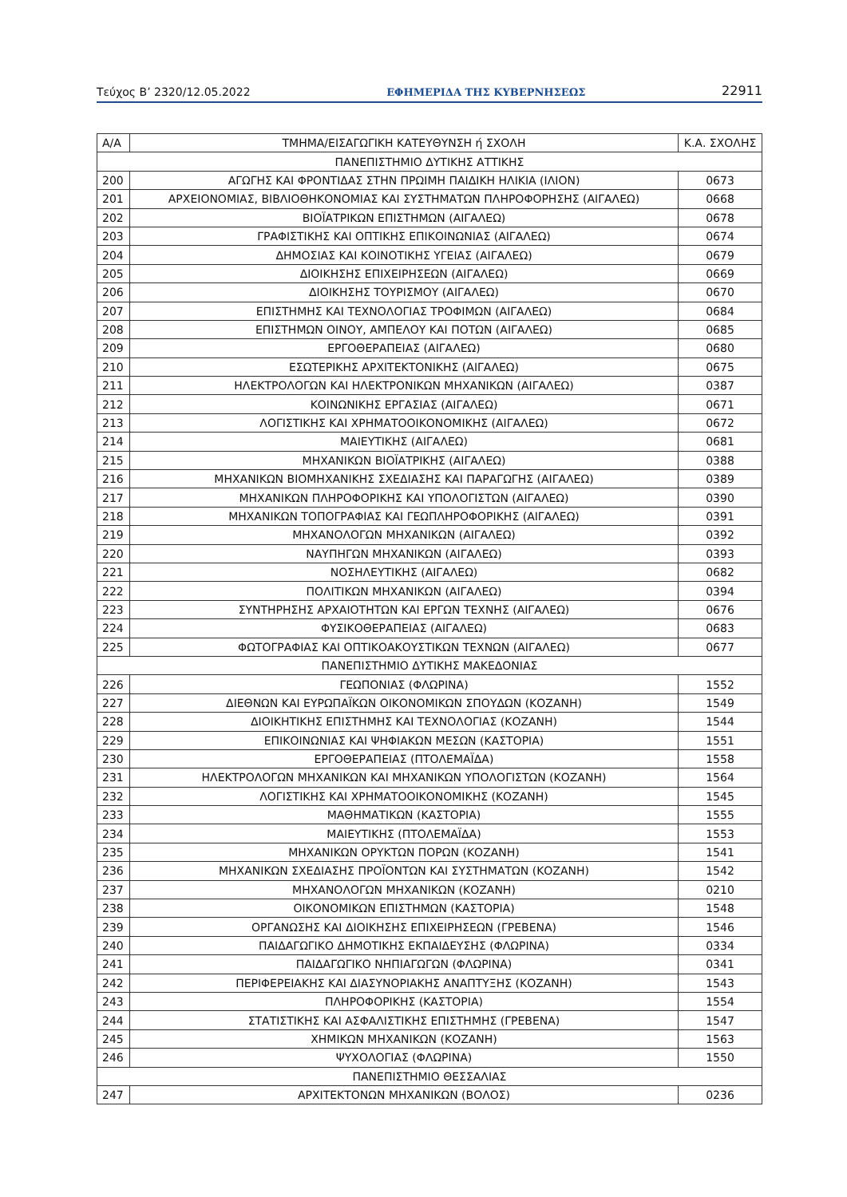Τεύχος Β’ 2320/12.05.2022 ΕΦΗΜΕΡΙΔΑ ΤΗΣ ΚΥΒΕΡΝΗΣΕΩΣ 22911
| Α/Α | ΤΜΗΜΑ/ΕΙΣΑΓΩΓΙΚΗ ΚΑΤΕΥΘΥΝΣΗ ή ΣΧΟΛΗ | Κ.Α. ΣΧΟΛΗΣ |
| --- | --- | --- |
| ΠΑΝΕΠΙΣΤΗΜΙΟ ΔΥΤΙΚΗΣ ΑΤΤΙΚΗΣ | | |
| 200 | ΑΓΩΓΗΣ ΚΑΙ ΦΡΟΝΤΙΔΑΣ ΣΤΗΝ ΠΡΩΙΜΗ ΠΑΙΔΙΚΗ ΗΛΙΚΙΑ (ΙΛΙΟΝ) | 0673 |
| 201 | ΑΡΧΕΙΟΝΟΜΙΑΣ, ΒΙΒΛΙΟΘΗΚΟΝΟΜΙΑΣ ΚΑΙ ΣΥΣΤΗΜΑΤΩΝ ΠΛΗΡΟΦΟΡΗΣΗΣ (ΑΙΓΑΛΕΩ) | 0668 |
| 202 | ΒΙΟΪΑΤΡΙΚΩΝ ΕΠΙΣΤΗΜΩΝ (ΑΙΓΑΛΕΩ) | 0678 |
| 203 | ΓΡΑΦΙΣΤΙΚΗΣ ΚΑΙ ΟΠΤΙΚΗΣ ΕΠΙΚΟΙΝΩΝΙΑΣ (ΑΙΓΑΛΕΩ) | 0674 |
| 204 | ΔΗΜΟΣΙΑΣ ΚΑΙ ΚΟΙΝΟΤΙΚΗΣ ΥΓΕΙΑΣ (ΑΙΓΑΛΕΩ) | 0679 |
| 205 | ΔΙΟΙΚΗΣΗΣ ΕΠΙΧΕΙΡΗΣΕΩΝ (ΑΙΓΑΛΕΩ) | 0669 |
| 206 | ΔΙΟΙΚΗΣΗΣ ΤΟΥΡΙΣΜΟΥ (ΑΙΓΑΛΕΩ) | 0670 |
| 207 | ΕΠΙΣΤΗΜΗΣ ΚΑΙ ΤΕΧΝΟΛΟΓΙΑΣ ΤΡΟΦΙΜΩΝ (ΑΙΓΑΛΕΩ) | 0684 |
| 208 | ΕΠΙΣΤΗΜΩΝ ΟΙΝΟΥ, ΑΜΠΕΛΟΥ ΚΑΙ ΠΟΤΩΝ (ΑΙΓΑΛΕΩ) | 0685 |
| 209 | ΕΡΓΟΘΕΡΑΠΕΙΑΣ (ΑΙΓΑΛΕΩ) | 0680 |
| 210 | ΕΣΩΤΕΡΙΚΗΣ ΑΡΧΙΤΕΚΤΟΝΙΚΗΣ (ΑΙΓΑΛΕΩ) | 0675 |
| 211 | ΗΛΕΚΤΡΟΛΟΓΩΝ ΚΑΙ ΗΛΕΚΤΡΟΝΙΚΩΝ ΜΗΧΑΝΙΚΩΝ (ΑΙΓΑΛΕΩ) | 0387 |
| 212 | ΚΟΙΝΩΝΙΚΗΣ ΕΡΓΑΣΙΑΣ (ΑΙΓΑΛΕΩ) | 0671 |
| 213 | ΛΟΓΙΣΤΙΚΗΣ ΚΑΙ ΧΡΗΜΑΤΟΟΙΚΟΝΟΜΙΚΗΣ (ΑΙΓΑΛΕΩ) | 0672 |
| 214 | ΜΑΙΕΥΤΙΚΗΣ (ΑΙΓΑΛΕΩ) | 0681 |
| 215 | ΜΗΧΑΝΙΚΩΝ ΒΙΟΪΑΤΡΙΚΗΣ (ΑΙΓΑΛΕΩ) | 0388 |
| 216 | ΜΗΧΑΝΙΚΩΝ ΒΙΟΜΗΧΑΝΙΚΗΣ ΣΧΕΔΙΑΣΗΣ ΚΑΙ ΠΑΡΑΓΩΓΗΣ (ΑΙΓΑΛΕΩ) | 0389 |
| 217 | ΜΗΧΑΝΙΚΩΝ ΠΛΗΡΟΦΟΡΙΚΗΣ ΚΑΙ ΥΠΟΛΟΓΙΣΤΩΝ (ΑΙΓΑΛΕΩ) | 0390 |
| 218 | ΜΗΧΑΝΙΚΩΝ ΤΟΠΟΓΡΑΦΙΑΣ ΚΑΙ ΓΕΩΠΛΗΡΟΦΟΡΙΚΗΣ (ΑΙΓΑΛΕΩ) | 0391 |
| 219 | ΜΗΧΑΝΟΛΟΓΩΝ ΜΗΧΑΝΙΚΩΝ (ΑΙΓΑΛΕΩ) | 0392 |
| 220 | ΝΑΥΠΗΓΩΝ ΜΗΧΑΝΙΚΩΝ (ΑΙΓΑΛΕΩ) | 0393 |
| 221 | ΝΟΣΗΛΕΥΤΙΚΗΣ (ΑΙΓΑΛΕΩ) | 0682 |
| 222 | ΠΟΛΙΤΙΚΩΝ ΜΗΧΑΝΙΚΩΝ (ΑΙΓΑΛΕΩ) | 0394 |
| 223 | ΣΥΝΤΗΡΗΣΗΣ ΑΡΧΑΙΟΤΗΤΩΝ ΚΑΙ ΕΡΓΩΝ ΤΕΧΝΗΣ (ΑΙΓΑΛΕΩ) | 0676 |
| 224 | ΦΥΣΙΚΟΘΕΡΑΠΕΙΑΣ (ΑΙΓΑΛΕΩ) | 0683 |
| 225 | ΦΩΤΟΓΡΑΦΙΑΣ ΚΑΙ ΟΠΤΙΚΟΑΚΟΥΣΤΙΚΩΝ ΤΕΧΝΩΝ (ΑΙΓΑΛΕΩ) | 0677 |
| ΠΑΝΕΠΙΣΤΗΜΙΟ ΔΥΤΙΚΗΣ ΜΑΚΕΔΟΝΙΑΣ | | |
| 226 | ΓΕΩΠΟΝΙΑΣ (ΦΛΩΡΙΝΑ) | 1552 |
| 227 | ΔΙΕΘΝΩΝ ΚΑΙ ΕΥΡΩΠΑΪΚΩΝ ΟΙΚΟΝΟΜΙΚΩΝ ΣΠΟΥΔΩΝ (ΚΟΖΑΝΗ) | 1549 |
| 228 | ΔΙΟΙΚΗΤΙΚΗΣ ΕΠΙΣΤΗΜΗΣ ΚΑΙ ΤΕΧΝΟΛΟΓΙΑΣ (ΚΟΖΑΝΗ) | 1544 |
| 229 | ΕΠΙΚΟΙΝΩΝΙΑΣ ΚΑΙ ΨΗΦΙΑΚΩΝ ΜΕΣΩΝ (ΚΑΣΤΟΡΙΑ) | 1551 |
| 230 | ΕΡΓΟΘΕΡΑΠΕΙΑΣ (ΠΤΟΛΕΜΑΪΔΑ) | 1558 |
| 231 | ΗΛΕΚΤΡΟΛΟΓΩΝ ΜΗΧΑΝΙΚΩΝ ΚΑΙ ΜΗΧΑΝΙΚΩΝ ΥΠΟΛΟΓΙΣΤΩΝ (ΚΟΖΑΝΗ) | 1564 |
| 232 | ΛΟΓΙΣΤΙΚΗΣ ΚΑΙ ΧΡΗΜΑΤΟΟΙΚΟΝΟΜΙΚΗΣ (ΚΟΖΑΝΗ) | 1545 |
| 233 | ΜΑΘΗΜΑΤΙΚΩΝ (ΚΑΣΤΟΡΙΑ) | 1555 |
| 234 | ΜΑΙΕΥΤΙΚΗΣ (ΠΤΟΛΕΜΑΪΔΑ) | 1553 |
| 235 | ΜΗΧΑΝΙΚΩΝ ΟΡΥΚΤΩΝ ΠΟΡΩΝ (ΚΟΖΑΝΗ) | 1541 |
| 236 | ΜΗΧΑΝΙΚΩΝ ΣΧΕΔΙΑΣΗΣ ΠΡΟΪΟΝΤΩΝ ΚΑΙ ΣΥΣΤΗΜΑΤΩΝ (ΚΟΖΑΝΗ) | 1542 |
| 237 | ΜΗΧΑΝΟΛΟΓΩΝ ΜΗΧΑΝΙΚΩΝ (ΚΟΖΑΝΗ) | 0210 |
| 238 | ΟΙΚΟΝΟΜΙΚΩΝ ΕΠΙΣΤΗΜΩΝ (ΚΑΣΤΟΡΙΑ) | 1548 |
| 239 | ΟΡΓΑΝΩΣΗΣ ΚΑΙ ΔΙΟΙΚΗΣΗΣ ΕΠΙΧΕΙΡΗΣΕΩΝ (ΓΡΕΒΕΝΑ) | 1546 |
| 240 | ΠΑΙΔΑΓΩΓΙΚΟ ΔΗΜΟΤΙΚΗΣ ΕΚΠΑΙΔΕΥΣΗΣ (ΦΛΩΡΙΝΑ) | 0334 |
| 241 | ΠΑΙΔΑΓΩΓΙΚΟ ΝΗΠΙΑΓΩΓΩΝ (ΦΛΩΡΙΝΑ) | 0341 |
| 242 | ΠΕΡΙΦΕΡΕΙΑΚΗΣ ΚΑΙ ΔΙΑΣΥΝΟΡΙΑΚΗΣ ΑΝΑΠΤΥΞΗΣ (ΚΟΖΑΝΗ) | 1543 |
| 243 | ΠΛΗΡΟΦΟΡΙΚΗΣ (ΚΑΣΤΟΡΙΑ) | 1554 |
| 244 | ΣΤΑΤΙΣΤΙΚΗΣ ΚΑΙ ΑΣΦΑΛΙΣΤΙΚΗΣ ΕΠΙΣΤΗΜΗΣ (ΓΡΕΒΕΝΑ) | 1547 |
| 245 | ΧΗΜΙΚΩΝ ΜΗΧΑΝΙΚΩΝ (ΚΟΖΑΝΗ) | 1563 |
| 246 | ΨΥΧΟΛΟΓΙΑΣ (ΦΛΩΡΙΝΑ) | 1550 |
| ΠΑΝΕΠΙΣΤΗΜΙΟ ΘΕΣΣΑΛΙΑΣ | | |
| 247 | ΑΡΧΙΤΕΚΤΟΝΩΝ ΜΗΧΑΝΙΚΩΝ (ΒΟΛΟΣ) | 0236 |